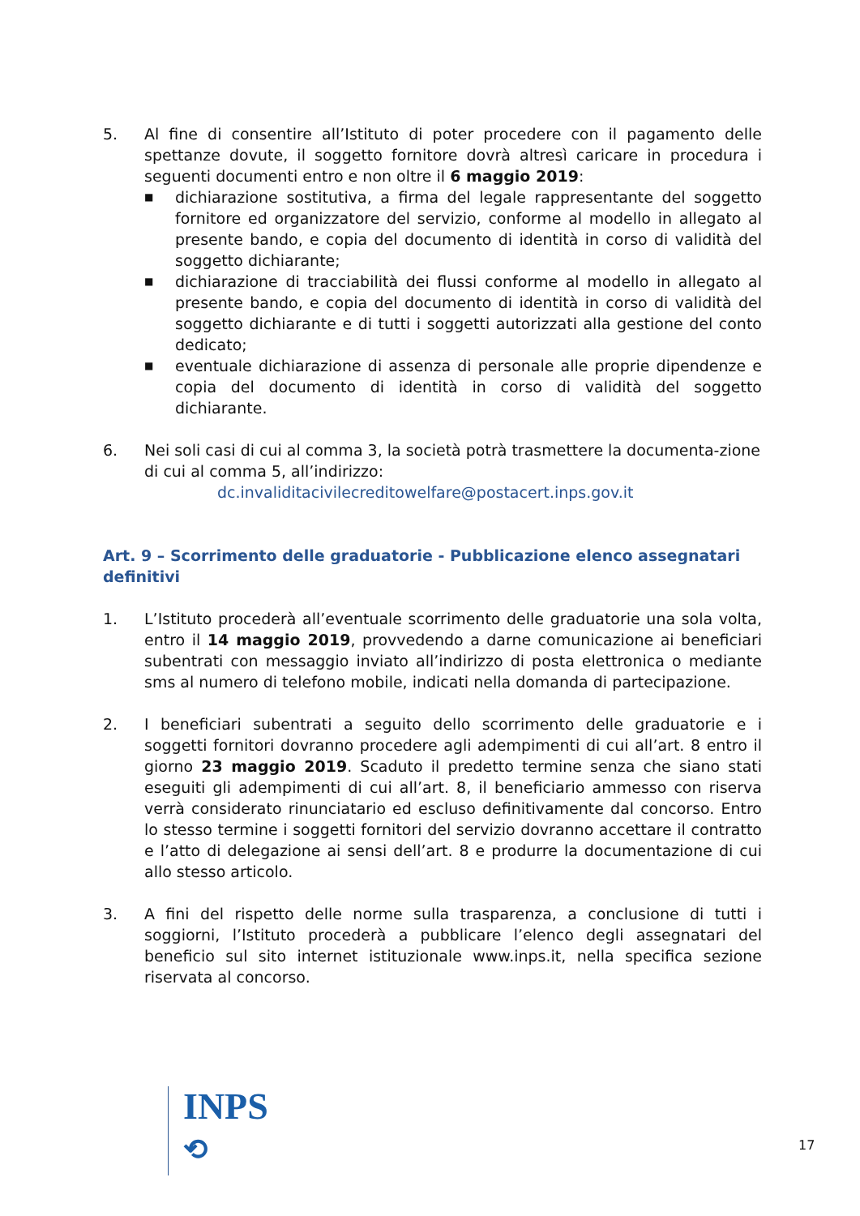5. Al fine di consentire all’Istituto di poter procedere con il pagamento delle spettanze dovute, il soggetto fornitore dovrà altresì caricare in procedura i seguenti documenti entro e non oltre il 6 maggio 2019:
■ dichiarazione sostitutiva, a firma del legale rappresentante del soggetto fornitore ed organizzatore del servizio, conforme al modello in allegato al presente bando, e copia del documento di identità in corso di validità del soggetto dichiarante;
■ dichiarazione di tracciabilità dei flussi conforme al modello in allegato al presente bando, e copia del documento di identità in corso di validità del soggetto dichiarante e di tutti i soggetti autorizzati alla gestione del conto dedicato;
■ eventuale dichiarazione di assenza di personale alle proprie dipendenze e copia del documento di identità in corso di validità del soggetto dichiarante.
6. Nei soli casi di cui al comma 3, la società potrà trasmettere la documenta-zione di cui al comma 5, all’indirizzo:
dc.invaliditacivilecreditowelfare@postacert.inps.gov.it
Art. 9 – Scorrimento delle graduatorie - Pubblicazione elenco assegnatari definitivi
1. L’Istituto procederà all’eventuale scorrimento delle graduatorie una sola volta, entro il 14 maggio 2019, provvedendo a darne comunicazione ai beneficiari subentrati con messaggio inviato all’indirizzo di posta elettronica o mediante sms al numero di telefono mobile, indicati nella domanda di partecipazione.
2. I beneficiari subentrati a seguito dello scorrimento delle graduatorie e i soggetti fornitori dovranno procedere agli adempimenti di cui all’art. 8 entro il giorno 23 maggio 2019. Scaduto il predetto termine senza che siano stati eseguiti gli adempimenti di cui all’art. 8, il beneficiario ammesso con riserva verrà considerato rinunciatario ed escluso definitivamente dal concorso. Entro lo stesso termine i soggetti fornitori del servizio dovranno accettare il contratto e l’atto di delegazione ai sensi dell’art. 8 e produrre la documentazione di cui allo stesso articolo.
3. A fini del rispetto delle norme sulla trasparenza, a conclusione di tutti i soggiorni, l’Istituto procederà a pubblicare l’elenco degli assegnatari del beneficio sul sito internet istituzionale www.inps.it, nella specifica sezione riservata al concorso.
INPS
⟲
17